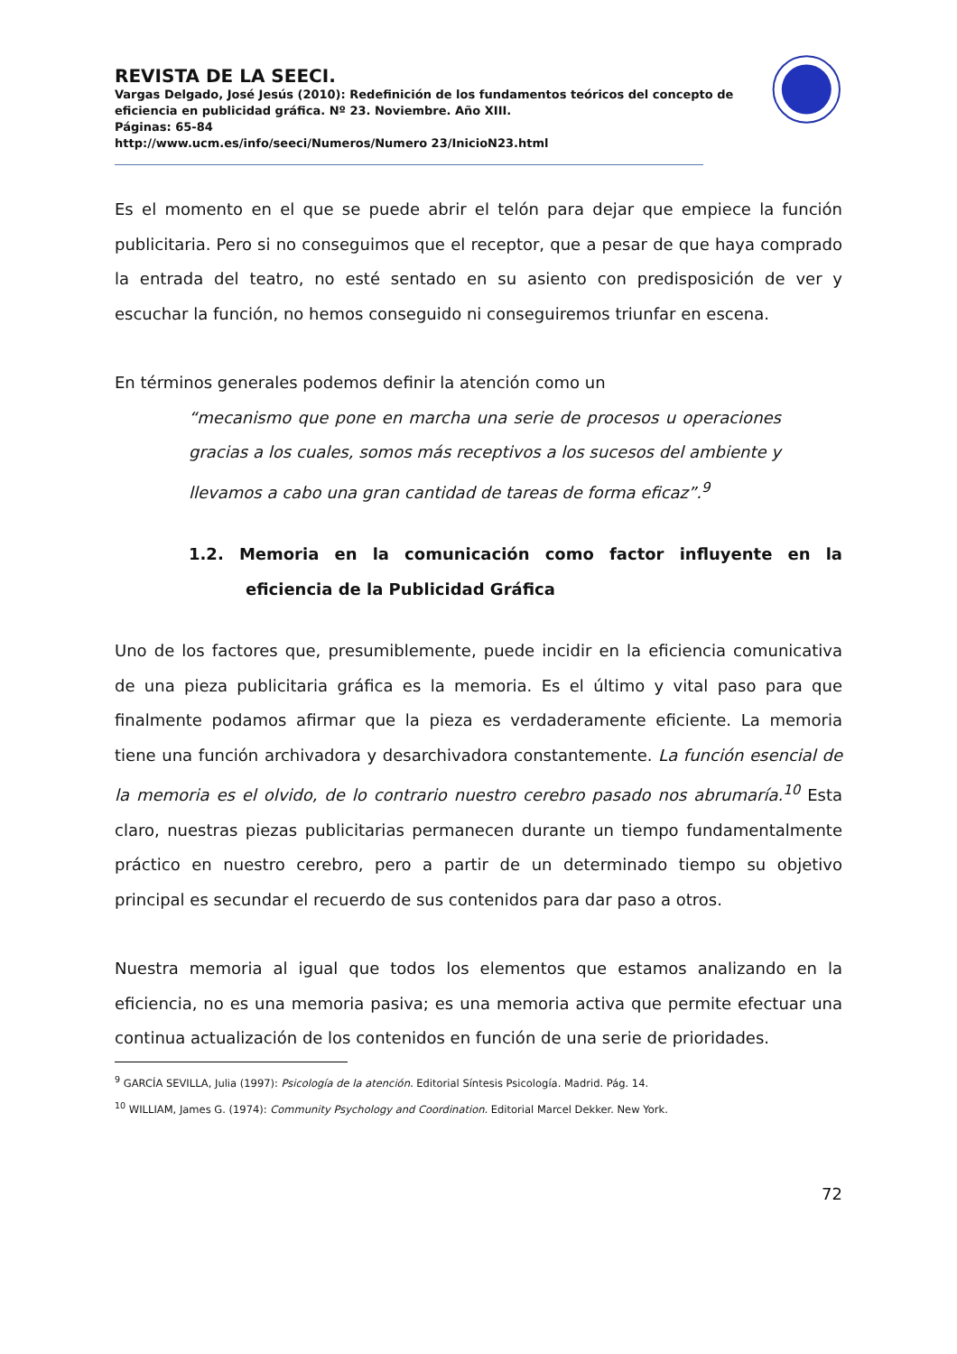REVISTA DE LA SEECI.
Vargas Delgado, José Jesús (2010): Redefinición de los fundamentos teóricos del concepto de eficiencia en publicidad gráfica. Nº 23. Noviembre. Año XIII.
Páginas: 65-84
http://www.ucm.es/info/seeci/Numeros/Numero 23/InicioN23.html
Es el momento en el que se puede abrir el telón para dejar que empiece la función publicitaria. Pero si no conseguimos que el receptor, que a pesar de que haya comprado la entrada del teatro, no esté sentado en su asiento con predisposición de ver y escuchar la función, no hemos conseguido ni conseguiremos triunfar en escena.
En términos generales podemos definir la atención como un
“mecanismo que pone en marcha una serie de procesos u operaciones gracias a los cuales, somos más receptivos a los sucesos del ambiente y llevamos a cabo una gran cantidad de tareas de forma eficaz”.<sup>9</sup>
1.2. Memoria en la comunicación como factor influyente en la eficiencia de la Publicidad Gráfica
Uno de los factores que, presumiblemente, puede incidir en la eficiencia comunicativa de una pieza publicitaria gráfica es la memoria. Es el último y vital paso para que finalmente podamos afirmar que la pieza es verdaderamente eficiente. La memoria tiene una función archivadora y desarchivadora constantemente. La función esencial de la memoria es el olvido, de lo contrario nuestro cerebro pasado nos abrumaría.<sup>10</sup> Esta claro, nuestras piezas publicitarias permanecen durante un tiempo fundamentalmente práctico en nuestro cerebro, pero a partir de un determinado tiempo su objetivo principal es secundar el recuerdo de sus contenidos para dar paso a otros.
Nuestra memoria al igual que todos los elementos que estamos analizando en la eficiencia, no es una memoria pasiva; es una memoria activa que permite efectuar una continua actualización de los contenidos en función de una serie de prioridades.
<sup>9</sup> GARCÍA SEVILLA, Julia (1997): Psicología de la atención. Editorial Síntesis Psicología. Madrid. Pág. 14.
<sup>10</sup> WILLIAM, James G. (1974): Community Psychology and Coordination. Editorial Marcel Dekker. New York.
72